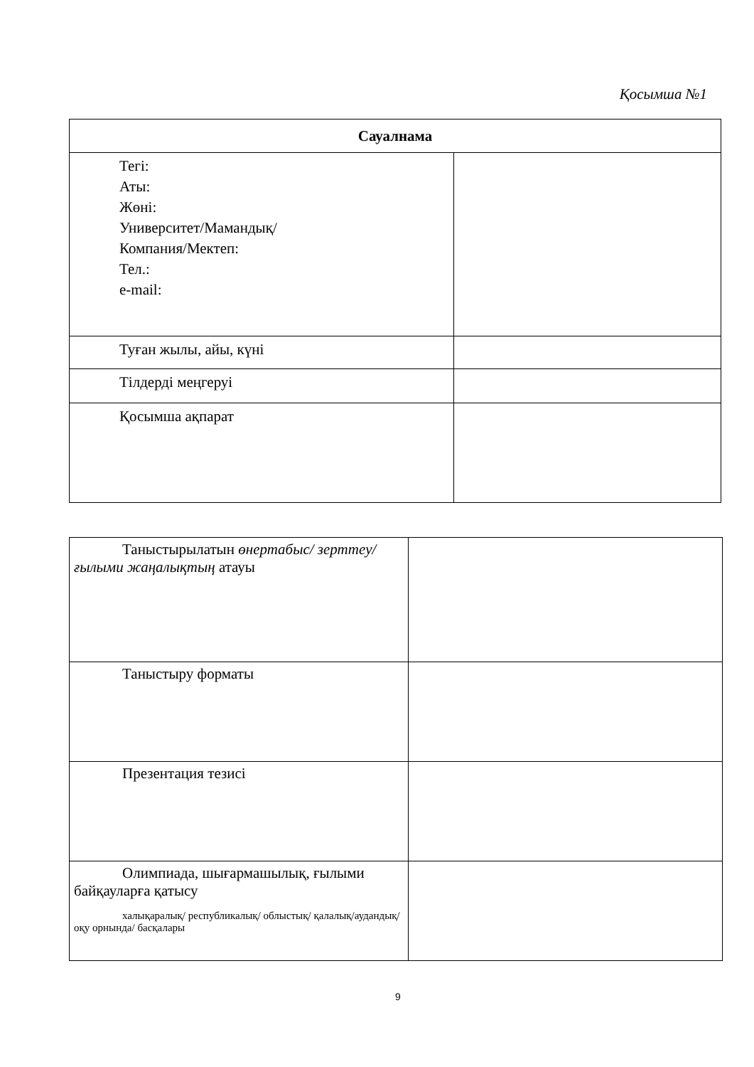Қосымша №1
| Сауалнама | |
| --- | --- |
| Тегі: Аты: Жөні: Университет/Мамандық/ Компания/Мектеп: Тел.: e-mail: | |
| Туған жылы, айы, күні | |
| Тілдерді меңгеруі | |
| Қосымша ақпарат | |
| Таныстырылатын өнертабыс/ зерттеу/ ғылыми жаңалықтың атауы | |
| Таныстыру форматы | |
| Презентация тезисі | |
| Олимпиада, шығармашылық, ғылыми байқауларға қатысу халықаралық/ республикалық/ облыстық/ қалалық/аудандық/ оқу орнында/ басқалары | |
9